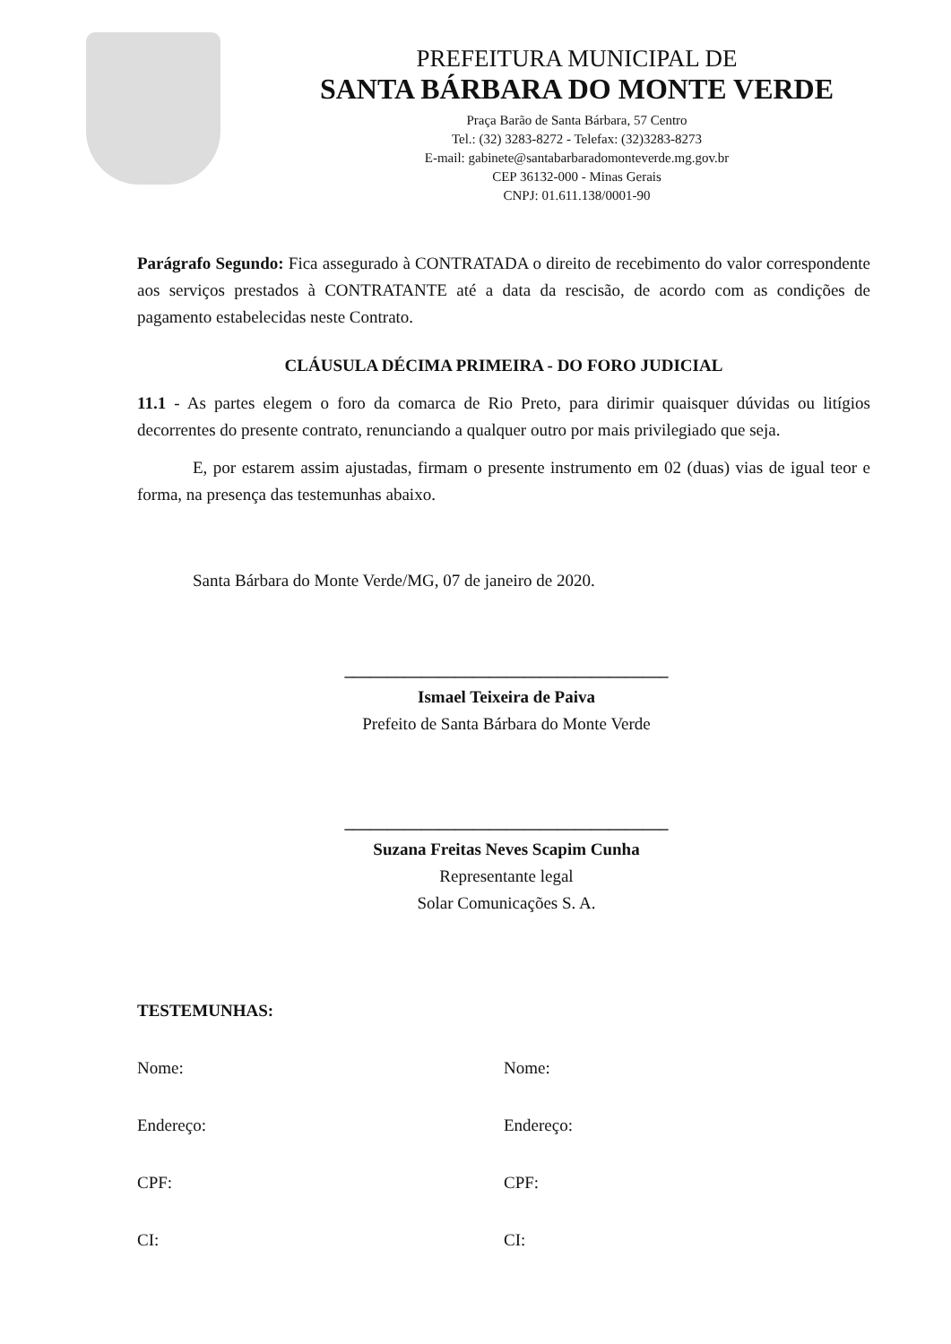PREFEITURA MUNICIPAL DE
SANTA BÁRBARA DO MONTE VERDE
Praça Barão de Santa Bárbara, 57 Centro
Tel.: (32) 3283-8272 - Telefax: (32)3283-8273
E-mail: gabinete@santabarbaradomonteverde.mg.gov.br
CEP 36132-000 - Minas Gerais
CNPJ: 01.611.138/0001-90
Parágrafo Segundo: Fica assegurado à CONTRATADA o direito de recebimento do valor correspondente aos serviços prestados à CONTRATANTE até a data da rescisão, de acordo com as condições de pagamento estabelecidas neste Contrato.
CLÁUSULA DÉCIMA PRIMEIRA - DO FORO JUDICIAL
11.1 - As partes elegem o foro da comarca de Rio Preto, para dirimir quaisquer dúvidas ou litígios decorrentes do presente contrato, renunciando a qualquer outro por mais privilegiado que seja.
E, por estarem assim ajustadas, firmam o presente instrumento em 02 (duas) vias de igual teor e forma, na presença das testemunhas abaixo.
Santa Bárbara do Monte Verde/MG, 07 de janeiro de 2020.
______________________________________
Ismael Teixeira de Paiva
Prefeito de Santa Bárbara do Monte Verde
______________________________________
Suzana Freitas Neves Scapim Cunha
Representante legal
Solar Comunicações S. A.
TESTEMUNHAS:
Nome: Nome:
Endereço: Endereço:
CPF: CPF:
CI: CI: